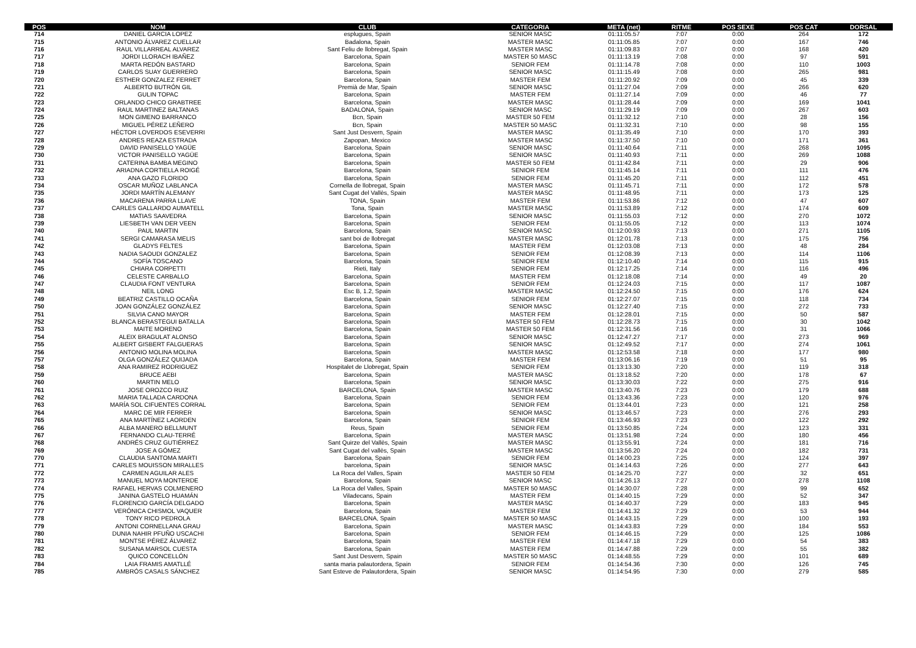| POS | NOM | CLUB | CATEGORIA | META (net) | RITME | POS SEXE | POS CAT | DORSAL |
| --- | --- | --- | --- | --- | --- | --- | --- | --- |
| 714 | DANIEL GARCIA LOPEZ | esplugues, Spain | SENIOR MASC | 01:11:05.57 | 7:07 | 0:00 | 264 | 172 |
| 715 | ANTONIO ÁLVAREZ CUELLAR | Badalona, Spain | MASTER MASC | 01:11:05.85 | 7:07 | 0:00 | 167 | 746 |
| 716 | RAUL VILLARREAL ALVAREZ | Sant Feliu de llobregat, Spain | MASTER MASC | 01:11:09.83 | 7:07 | 0:00 | 168 | 420 |
| 717 | JORDI LLORACH IBAÑEZ | Barcelona, Spain | MASTER 50 MASC | 01:11:13.19 | 7:08 | 0:00 | 97 | 591 |
| 718 | MARTA REDÓN BASTARD | Barcelona, Spain | SENIOR FEM | 01:11:14.78 | 7:08 | 0:00 | 110 | 1003 |
| 719 | CARLOS SUAY GUERRERO | Barcelona, Spain | SENIOR MASC | 01:11:15.49 | 7:08 | 0:00 | 265 | 981 |
| 720 | ESTHER GONZALEZ FERRET | Barcelona, Spain | MASTER FEM | 01:11:20.92 | 7:09 | 0:00 | 45 | 339 |
| 721 | ALBERTO BUTRÓN GIL | Premià de Mar, Spain | SENIOR MASC | 01:11:27.04 | 7:09 | 0:00 | 266 | 620 |
| 722 | GULIN TOPAC | Barcelona, Spain | MASTER FEM | 01:11:27.14 | 7:09 | 0:00 | 46 | 77 |
| 723 | ORLANDO CHICO GRABTREE | Barcelona, Spain | MASTER MASC | 01:11:28.44 | 7:09 | 0:00 | 169 | 1041 |
| 724 | RAUL MARTINEZ BALTANAS | BADALONA, Spain | SENIOR MASC | 01:11:29.19 | 7:09 | 0:00 | 267 | 603 |
| 725 | MON GIMENO BARRANCO | Bcn, Spain | MASTER 50 FEM | 01:11:32.12 | 7:10 | 0:00 | 28 | 156 |
| 726 | MIGUEL PÉREZ LEÑERO | Bcn, Spain | MASTER 50 MASC | 01:11:32.31 | 7:10 | 0:00 | 98 | 155 |
| 727 | HÉCTOR LOVERDOS ESEVERRI | Sant Just Desvern, Spain | MASTER MASC | 01:11:35.49 | 7:10 | 0:00 | 170 | 393 |
| 728 | ANDRES REAZA ESTRADA | Zapopan, Mexico | MASTER MASC | 01:11:37.50 | 7:10 | 0:00 | 171 | 361 |
| 729 | DAVID PANISELLO YAGÜE | Barcelona, Spain | SENIOR MASC | 01:11:40.64 | 7:11 | 0:00 | 268 | 1095 |
| 730 | VICTOR PANISELLO YAGÜE | Barcelona, Spain | SENIOR MASC | 01:11:40.93 | 7:11 | 0:00 | 269 | 1088 |
| 731 | CATERINA BAMBA MEGINO | Barcelona, Spain | MASTER 50 FEM | 01:11:42.84 | 7:11 | 0:00 | 29 | 906 |
| 732 | ARIADNA CORTIELLA ROIGÉ | Barcelona, Spain | SENIOR FEM | 01:11:45.14 | 7:11 | 0:00 | 111 | 476 |
| 733 | ANA GAZO FLORIDO | Barcelona, Spain | SENIOR FEM | 01:11:45.20 | 7:11 | 0:00 | 112 | 451 |
| 734 | OSCAR MUÑOZ LABLANCA | Cornella de llobregat, Spain | MASTER MASC | 01:11:45.71 | 7:11 | 0:00 | 172 | 578 |
| 735 | JORDI MARTÍN ALEMANY | Sant Cugat del Vallès, Spain | MASTER MASC | 01:11:48.95 | 7:11 | 0:00 | 173 | 125 |
| 736 | MACARENA PARRA LLAVE | TONA, Spain | MASTER FEM | 01:11:53.86 | 7:12 | 0:00 | 47 | 607 |
| 737 | CARLES GALLARDO AUMATELL | Tona, Spain | MASTER MASC | 01:11:53.89 | 7:12 | 0:00 | 174 | 609 |
| 738 | MATIAS SAAVEDRA | Barcelona, Spain | SENIOR MASC | 01:11:55.03 | 7:12 | 0:00 | 270 | 1072 |
| 739 | LIESBETH VAN DER VEEN | Barcelona, Spain | SENIOR FEM | 01:11:55.05 | 7:12 | 0:00 | 113 | 1074 |
| 740 | PAUL MARTIN | Barcelona, Spain | SENIOR MASC | 01:12:00.93 | 7:13 | 0:00 | 271 | 1105 |
| 741 | SERGI CAMARASA MELIS | sant boi de llobregat | MASTER MASC | 01:12:01.78 | 7:13 | 0:00 | 175 | 756 |
| 742 | GLADYS FELTES | Barcelona, Spain | MASTER FEM | 01:12:03.08 | 7:13 | 0:00 | 48 | 284 |
| 743 | NADIA SAOUDI GONZALEZ | Barcelona, Spain | SENIOR FEM | 01:12:08.39 | 7:13 | 0:00 | 114 | 1106 |
| 744 | SOFÍA TOSCANO | Barcelona, Spain | SENIOR FEM | 01:12:10.40 | 7:14 | 0:00 | 115 | 915 |
| 745 | CHIARA CORPETTI | Rieti, Italy | SENIOR FEM | 01:12:17.25 | 7:14 | 0:00 | 116 | 496 |
| 746 | CELESTE CARBALLO | Barcelona, Spain | MASTER FEM | 01:12:18.08 | 7:14 | 0:00 | 49 | 20 |
| 747 | CLAUDIA FONT VENTURA | Barcelona, Spain | SENIOR FEM | 01:12:24.03 | 7:15 | 0:00 | 117 | 1087 |
| 748 | NEIL LONG | Esc B, 1.2, Spain | MASTER MASC | 01:12:24.50 | 7:15 | 0:00 | 176 | 624 |
| 749 | BEATRIZ CASTILLO OCAÑA | Barcelona, Spain | SENIOR FEM | 01:12:27.07 | 7:15 | 0:00 | 118 | 734 |
| 750 | JOAN GONZÁLEZ GONZÁLEZ | Barcelona, Spain | SENIOR MASC | 01:12:27.40 | 7:15 | 0:00 | 272 | 733 |
| 751 | SILVIA CANO MAYOR | Barcelona, Spain | MASTER FEM | 01:12:28.01 | 7:15 | 0:00 | 50 | 587 |
| 752 | BLANCA BERASTEGUI BATALLA | Barcelona, Spain | MASTER 50 FEM | 01:12:28.73 | 7:15 | 0:00 | 30 | 1042 |
| 753 | MAITE MORENO | Barcelona, Spain | MASTER 50 FEM | 01:12:31.56 | 7:16 | 0:00 | 31 | 1066 |
| 754 | ALEIX BRAGULAT ALONSO | Barcelona, Spain | SENIOR MASC | 01:12:47.27 | 7:17 | 0:00 | 273 | 969 |
| 755 | ALBERT GISBERT FALGUERAS | Barcelona, Spain | SENIOR MASC | 01:12:49.52 | 7:17 | 0:00 | 274 | 1061 |
| 756 | ANTONIO MOLINA MOLINA | Barcelona, Spain | MASTER MASC | 01:12:53.58 | 7:18 | 0:00 | 177 | 980 |
| 757 | OLGA GONZÁLEZ QUIJADA | Barcelona, Spain | MASTER FEM | 01:13:06.16 | 7:19 | 0:00 | 51 | 95 |
| 758 | ANA RAMIREZ RODRIGUEZ | Hospitalet de Llobregat, Spain | SENIOR FEM | 01:13:13.30 | 7:20 | 0:00 | 119 | 318 |
| 759 | BRUCE AEBI | Barcelona, Spain | MASTER MASC | 01:13:18.52 | 7:20 | 0:00 | 178 | 67 |
| 760 | MARTIN MELO | Barcelona, Spain | SENIOR MASC | 01:13:30.03 | 7:22 | 0:00 | 275 | 916 |
| 761 | JOSE OROZCO RUIZ | BARCELONA, Spain | MASTER MASC | 01:13:40.76 | 7:23 | 0:00 | 179 | 688 |
| 762 | MARIA TALLADA CARDONA | Barcelona, Spain | SENIOR FEM | 01:13:43.36 | 7:23 | 0:00 | 120 | 976 |
| 763 | MARÍA SOL CIFUENTES CORRAL | Barcelona, Spain | SENIOR FEM | 01:13:44.01 | 7:23 | 0:00 | 121 | 258 |
| 764 | MARC DE MIR FERRER | Barcelona, Spain | SENIOR MASC | 01:13:46.57 | 7:23 | 0:00 | 276 | 293 |
| 765 | ANA MARTÍNEZ LAORDEN | Barcelona, Spain | SENIOR FEM | 01:13:46.93 | 7:23 | 0:00 | 122 | 292 |
| 766 | ALBA MANERO BELLMUNT | Reus, Spain | SENIOR FEM | 01:13:50.85 | 7:24 | 0:00 | 123 | 331 |
| 767 | FERNANDO CLAU-TERRÉ | Barcelona, Spain | MASTER MASC | 01:13:51.98 | 7:24 | 0:00 | 180 | 456 |
| 768 | ANDRÉS CRUZ GUTIÉRREZ | Sant Quirze del Vallès, Spain | MASTER MASC | 01:13:55.91 | 7:24 | 0:00 | 181 | 716 |
| 769 | JOSE A GÓMEZ | Sant Cugat del vallès, Spain | MASTER MASC | 01:13:56.20 | 7:24 | 0:00 | 182 | 731 |
| 770 | CLAUDIA SANTOMA MARTI | Barcelona, Spain | SENIOR FEM | 01:14:00.23 | 7:25 | 0:00 | 124 | 397 |
| 771 | CARLES MOUISSON MIRALLES | barcelona, Spain | SENIOR MASC | 01:14:14.63 | 7:26 | 0:00 | 277 | 643 |
| 772 | CARMEN AGUILAR ALES | La Roca del Valles, Spain | MASTER 50 FEM | 01:14:25.70 | 7:27 | 0:00 | 32 | 651 |
| 773 | MANUEL MOYA MONTERDE | Barcelona, Spain | SENIOR MASC | 01:14:26.13 | 7:27 | 0:00 | 278 | 1108 |
| 774 | RAFAEL HERVAS COLMENERO | La Roca del Valles, Spain | MASTER 50 MASC | 01:14:30.07 | 7:28 | 0:00 | 99 | 652 |
| 775 | JANINA GASTELO HUAMÁN | Viladecans, Spain | MASTER FEM | 01:14:40.15 | 7:29 | 0:00 | 52 | 347 |
| 776 | FLORENCIO GARCÍA DELGADO | Barcelona, Spain | MASTER MASC | 01:14:40.37 | 7:29 | 0:00 | 183 | 945 |
| 777 | VERÓNICA CHISMOL VAQUER | Barcelona, Spain | MASTER FEM | 01:14:41.32 | 7:29 | 0:00 | 53 | 944 |
| 778 | TONY RICO PEDROLA | BARCELONA, Spain | MASTER 50 MASC | 01:14:43.15 | 7:29 | 0:00 | 100 | 193 |
| 779 | ANTONI CORNELLANA GRAU | Barcelona, Spain | MASTER MASC | 01:14:43.83 | 7:29 | 0:00 | 184 | 553 |
| 780 | DUNIA NAHIR PFUÑO USCACHI | Barcelona, Spain | SENIOR FEM | 01:14:46.15 | 7:29 | 0:00 | 125 | 1086 |
| 781 | MONTSE PÉREZ ÁLVAREZ | Barcelona, Spain | MASTER FEM | 01:14:47.18 | 7:29 | 0:00 | 54 | 383 |
| 782 | SUSANA MARSOL CUESTA | Barcelona, Spain | MASTER FEM | 01:14:47.88 | 7:29 | 0:00 | 55 | 382 |
| 783 | QUICO CONCELLÓN | Sant Just Desvern, Spain | MASTER 50 MASC | 01:14:48.55 | 7:29 | 0:00 | 101 | 689 |
| 784 | LAIA FRAMIS AMATLLÉ | santa maria palautordera, Spain | SENIOR FEM | 01:14:54.36 | 7:30 | 0:00 | 126 | 745 |
| 785 | AMBRÓS CASALS SÁNCHEZ | Sant Esteve de Palautordera, Spain | SENIOR MASC | 01:14:54.95 | 7:30 | 0:00 | 279 | 585 |